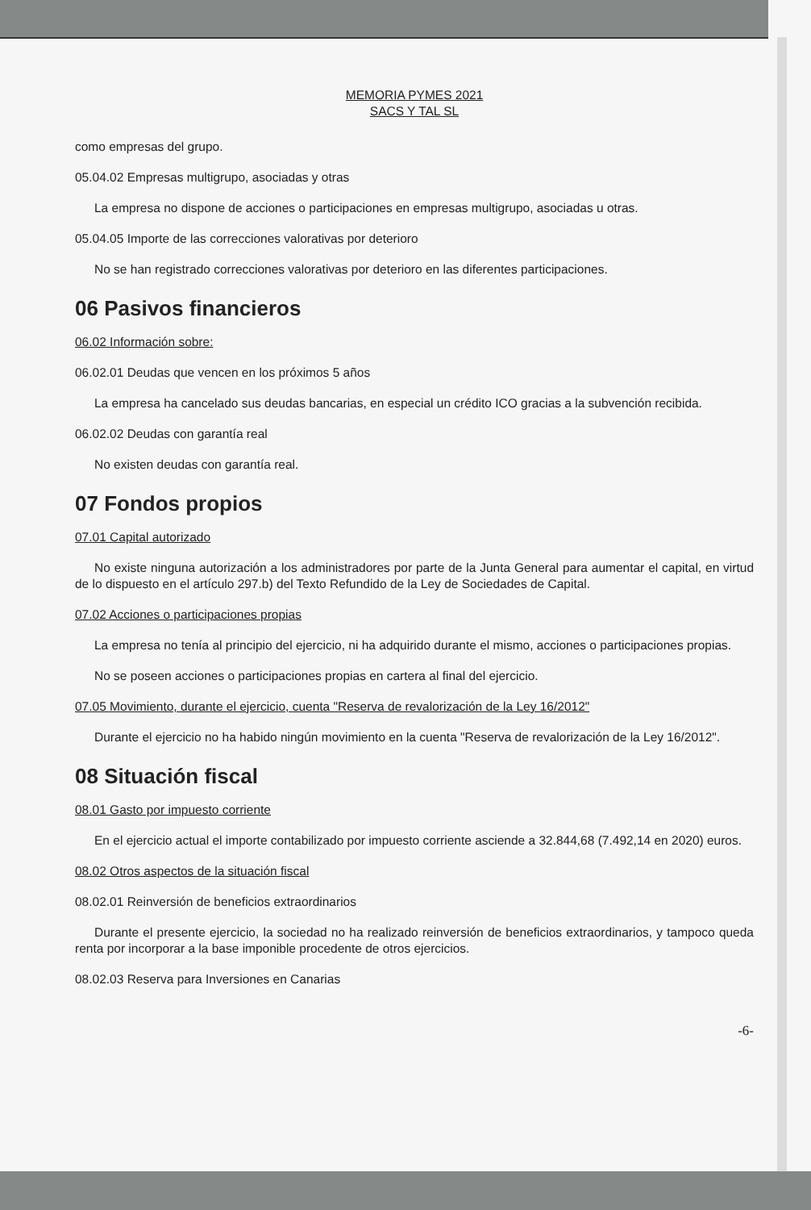MEMORIA PYMES 2021
SACS Y TAL SL
como empresas del grupo.
05.04.02 Empresas multigrupo, asociadas y otras
La empresa no dispone de acciones o participaciones en empresas multigrupo, asociadas u otras.
05.04.05 Importe de las correcciones valorativas por deterioro
No se han registrado correcciones valorativas por deterioro en las diferentes participaciones.
06 Pasivos financieros
06.02 Información sobre:
06.02.01 Deudas que vencen en los próximos 5 años
La empresa ha cancelado sus deudas bancarias, en especial un crédito ICO gracias a la subvención recibida.
06.02.02 Deudas con garantía real
No existen deudas con garantía real.
07 Fondos propios
07.01 Capital autorizado
No existe ninguna autorización a los administradores por parte de la Junta General para aumentar el capital, en virtud de lo dispuesto en el artículo 297.b) del Texto Refundido de la Ley de Sociedades de Capital.
07.02 Acciones o participaciones propias
La empresa no tenía al principio del ejercicio, ni ha adquirido durante el mismo, acciones o participaciones propias.
No se poseen acciones o participaciones propias en cartera al final del ejercicio.
07.05 Movimiento, durante el ejercicio, cuenta "Reserva de revalorización de la Ley 16/2012"
Durante el ejercicio no ha habido ningún movimiento en la cuenta "Reserva de revalorización de la Ley 16/2012".
08 Situación fiscal
08.01 Gasto por impuesto corriente
En el ejercicio actual el importe contabilizado por impuesto corriente asciende a 32.844,68 (7.492,14 en 2020) euros.
08.02 Otros aspectos de la situación fiscal
08.02.01 Reinversión de beneficios extraordinarios
Durante el presente ejercicio, la sociedad no ha realizado reinversión de beneficios extraordinarios, y tampoco queda renta por incorporar a la base imponible procedente de otros ejercicios.
08.02.03 Reserva para Inversiones en Canarias
-6-